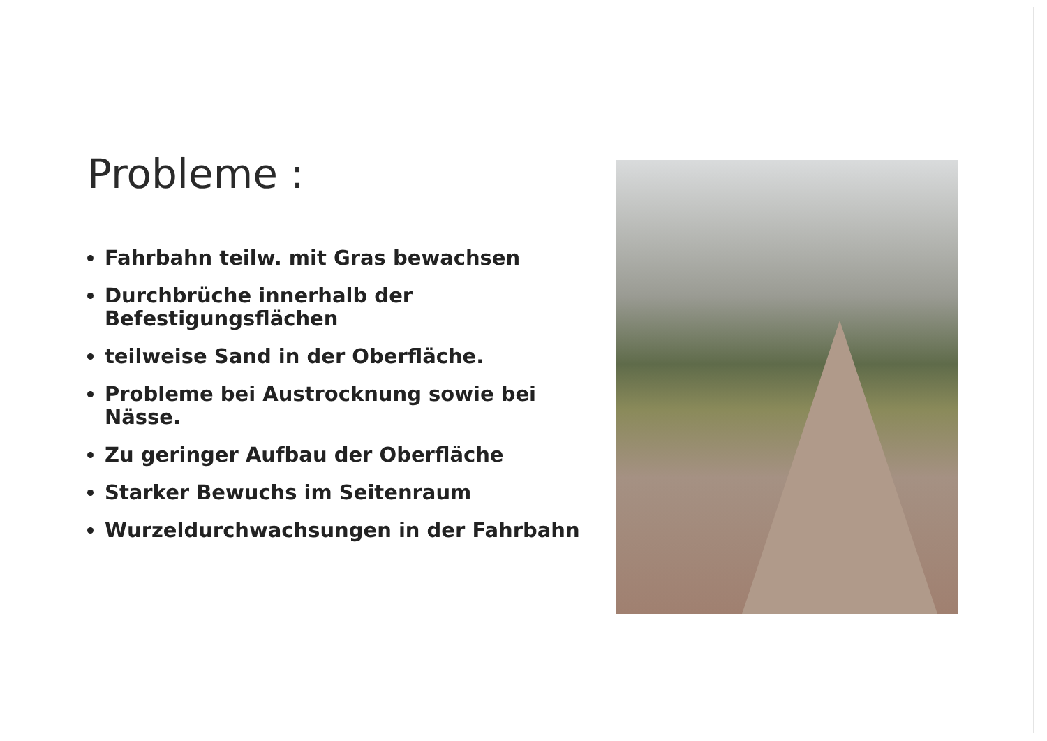Probleme :
Fahrbahn teilw. mit Gras bewachsen
Durchbrüche innerhalb der Befestigungsflächen
teilweise Sand in der Oberfläche.
Probleme bei Austrocknung sowie bei Nässe.
Zu geringer Aufbau der Oberfläche
Starker Bewuchs im Seitenraum
Wurzeldurchwachsungen in der Fahrbahn